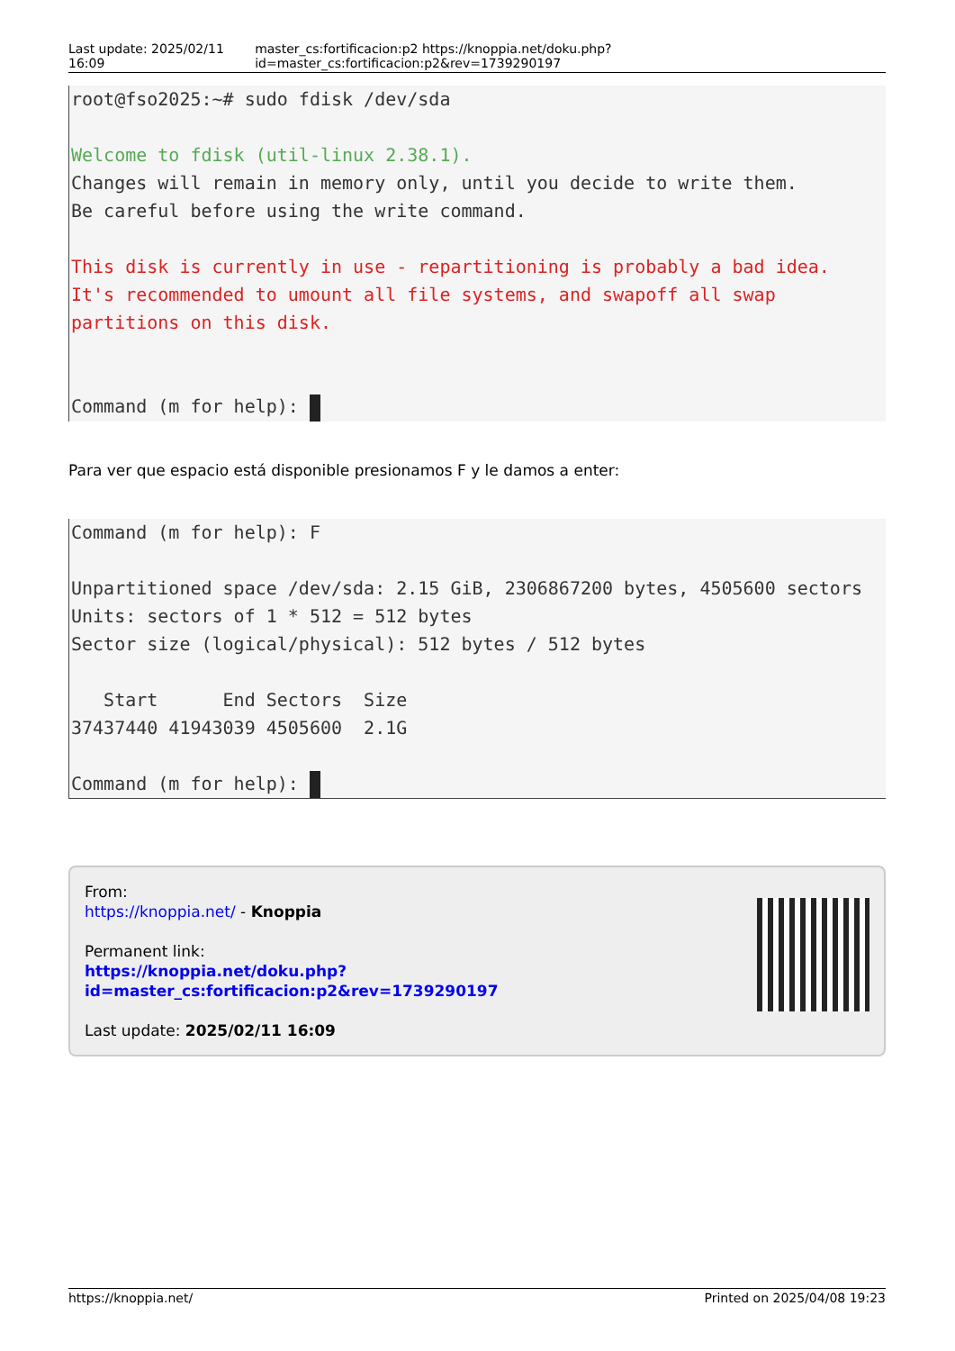Last update: 2025/02/11 16:09 master_cs:fortificacion:p2 https://knoppia.net/doku.php?id=master_cs:fortificacion:p2&rev=1739290197
root@fso2025:~# sudo fdisk /dev/sda Welcome to fdisk (util-linux 2.38.1). Changes will remain in memory only, until you decide to write them. Be careful before using the write command. This disk is currently in use - repartitioning is probably a bad idea. It's recommended to umount all file systems, and swapoff all swap partitions on this disk. Command (m for help):
Para ver que espacio está disponible presionamos F y le damos a enter:
Command (m for help): F Unpartitioned space /dev/sda: 2.15 GiB, 2306867200 bytes, 4505600 sectors Units: sectors of 1 * 512 = 512 bytes Sector size (logical/physical): 512 bytes / 512 bytes Start End Sectors Size 37437440 41943039 4505600 2.1G Command (m for help):
From:
https://knoppia.net/ - Knoppia
Permanent link:
https://knoppia.net/doku.php?id=master_cs:fortificacion:p2&rev=1739290197
Last update: 2025/02/11 16:09
https://knoppia.net/ Printed on 2025/04/08 19:23